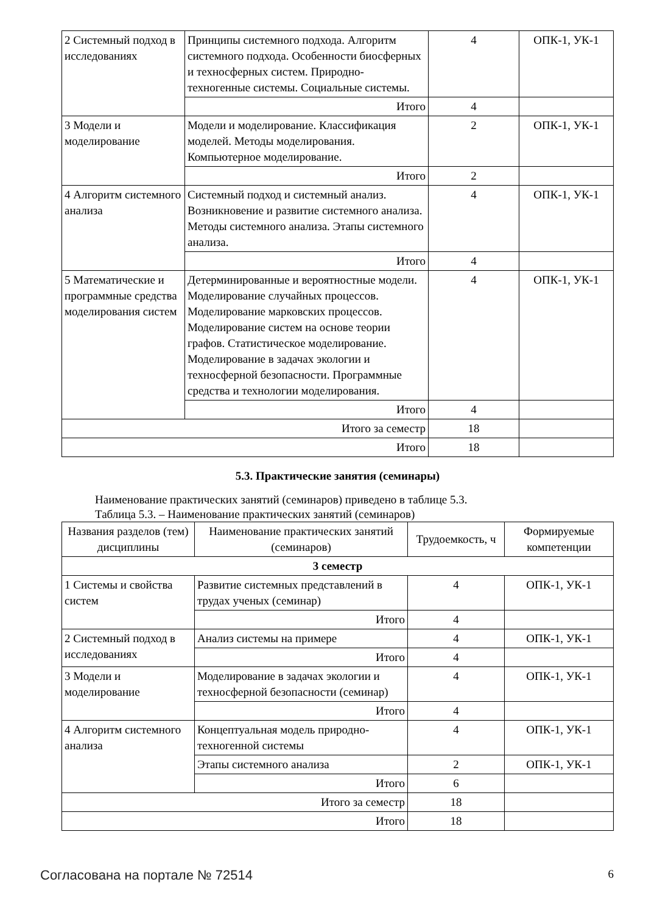| 2 Системный подход в исследованиях | Принципы системного подхода. Алгоритм системного подхода. Особенности биосферных и техносферных систем. Природно-техногенные системы. Социальные системы. | 4 | ОПК-1, УК-1 |
| | Итого | 4 | |
| 3 Модели и моделирование | Модели и моделирование. Классификация моделей. Методы моделирования. Компьютерное моделирование. | 2 | ОПК-1, УК-1 |
| | Итого | 2 | |
| 4 Алгоритм системного анализа | Системный подход и системный анализ. Возникновение и развитие системного анализа. Методы системного анализа. Этапы системного анализа. | 4 | ОПК-1, УК-1 |
| | Итого | 4 | |
| 5 Математические и программные средства моделирования систем | Детерминированные и вероятностные модели. Моделирование случайных процессов. Моделирование марковских процессов. Моделирование систем на основе теории графов. Статистическое моделирование. Моделирование в задачах экологии и техносферной безопасности. Программные средства и технологии моделирования. | 4 | ОПК-1, УК-1 |
| | Итого | 4 | |
| Итого за семестр | | 18 | |
| Итого | | 18 | |
5.3. Практические занятия (семинары)
Наименование практических занятий (семинаров) приведено в таблице 5.3.
Таблица 5.3. – Наименование практических занятий (семинаров)
| Названия разделов (тем) дисциплины | Наименование практических занятий (семинаров) | Трудоемкость, ч | Формируемые компетенции |
| --- | --- | --- | --- |
| 3 семестр | | | |
| 1 Системы и свойства систем | Развитие системных представлений в трудах ученых (семинар) | 4 | ОПК-1, УК-1 |
| | Итого | 4 | |
| 2 Системный подход в исследованиях | Анализ системы на примере | 4 | ОПК-1, УК-1 |
| | Итого | 4 | |
| 3 Модели и моделирование | Моделирование в задачах экологии и техносферной безопасности (семинар) | 4 | ОПК-1, УК-1 |
| | Итого | 4 | |
| 4 Алгоритм системного анализа | Концептуальная модель природно-техногенной системы | 4 | ОПК-1, УК-1 |
| | Этапы системного анализа | 2 | ОПК-1, УК-1 |
| | Итого | 6 | |
| Итого за семестр | | 18 | |
| Итого | | 18 | |
Согласована на портале № 72514 6